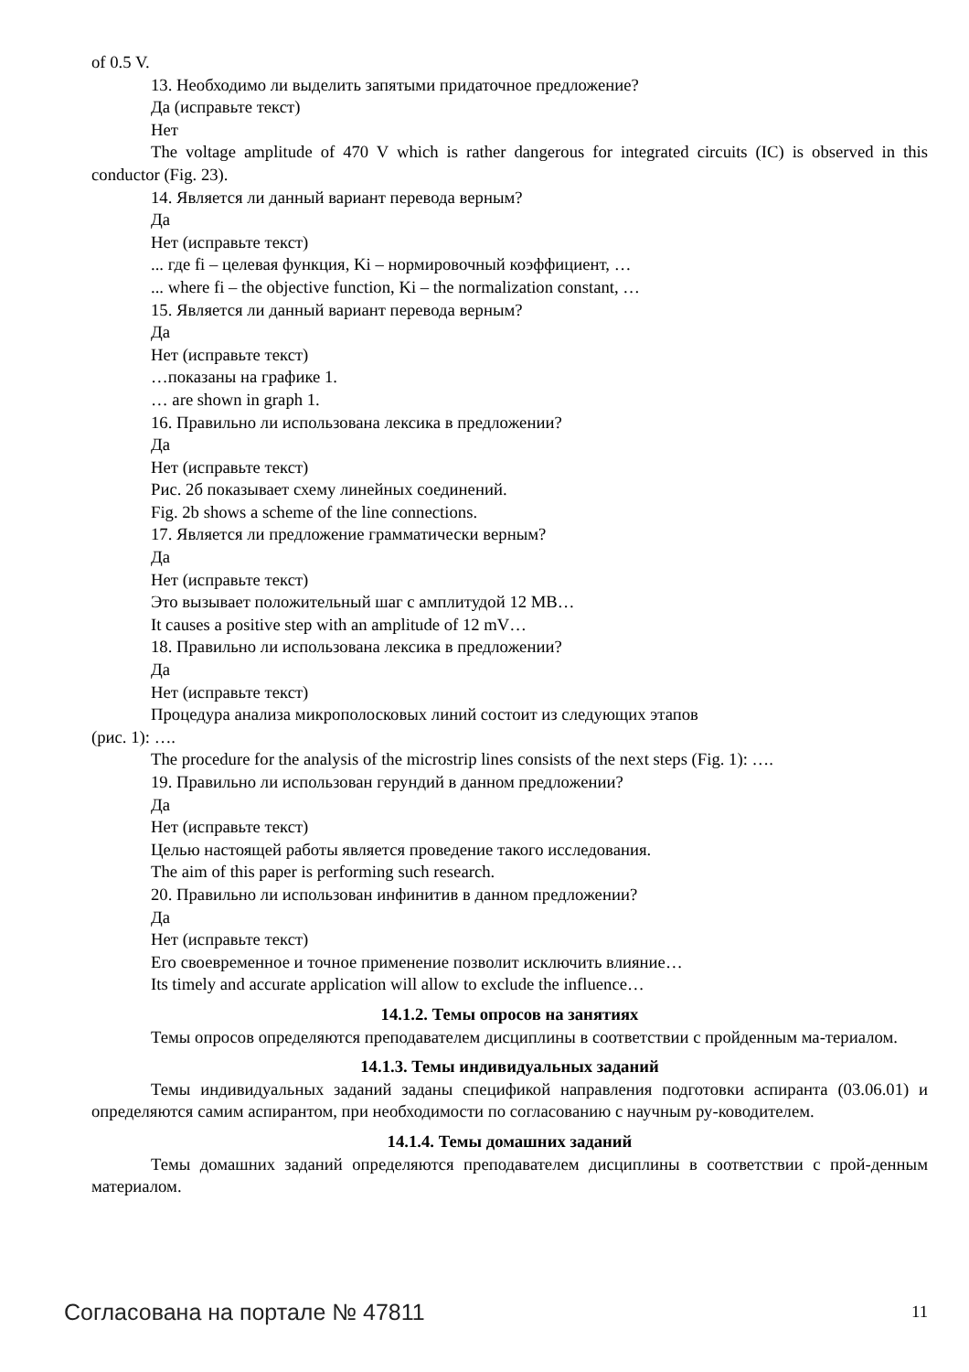of 0.5 V.
13. Необходимо ли выделить запятыми придаточное предложение?
Да (исправьте текст)
Нет
The voltage amplitude of 470 V which is rather dangerous for integrated circuits (IC) is observed in this conductor (Fig. 23).
14. Является ли данный вариант перевода верным?
Да
Нет (исправьте текст)
... где fi – целевая функция, Ki – нормировочный коэффициент, …
... where fi – the objective function, Ki – the normalization constant, …
15. Является ли данный вариант перевода верным?
Да
Нет (исправьте текст)
…показаны на графике 1.
… are shown in graph 1.
16. Правильно ли использована лексика в предложении?
Да
Нет (исправьте текст)
Рис. 2б показывает схему линейных соединений.
Fig. 2b shows a scheme of the line connections.
17. Является ли предложение грамматически верным?
Да
Нет (исправьте текст)
Это вызывает положительный шаг с амплитудой 12 МВ…
It causes a positive step with an amplitude of 12 mV…
18. Правильно ли использована лексика в предложении?
Да
Нет (исправьте текст)
Процедура анализа микрополосковых линий состоит из следующих этапов
(рис. 1): ….
The procedure for the analysis of the microstrip lines consists of the next steps (Fig. 1): ….
19. Правильно ли использован герундий в данном предложении?
Да
Нет (исправьте текст)
Целью настоящей работы является проведение такого исследования.
The aim of this paper is performing such research.
20. Правильно ли использован инфинитив в данном предложении?
Да
Нет (исправьте текст)
Его своевременное и точное применение позволит исключить влияние…
Its timely and accurate application will allow to exclude the influence…
14.1.2. Темы опросов на занятиях
Темы опросов определяются преподавателем дисциплины в соответствии с пройденным ма-териалом.
14.1.3. Темы индивидуальных заданий
Темы индивидуальных заданий заданы спецификой направления подготовки аспиранта (03.06.01) и определяются самим аспирантом, при необходимости по согласованию с научным ру-ководителем.
14.1.4. Темы домашних заданий
Темы домашних заданий определяются преподавателем дисциплины в соответствии с прой-денным материалом.
Согласована на портале № 47811 11